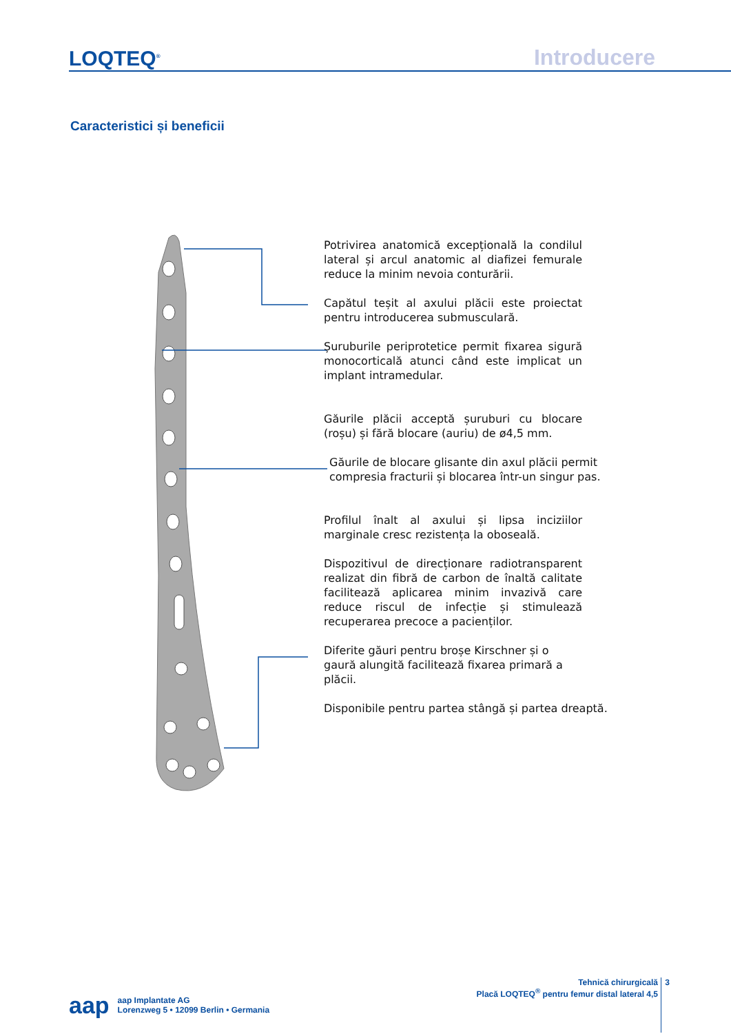LOQTEQ<sup>®</sup> Introducere
Caracteristici și beneficii
Potrivirea anatomică excepțională la condilul lateral și arcul anatomic al diafizei femurale reduce la minim nevoia conturării.
Capătul teșit al axului plăcii este proiectat pentru introducerea submusculară.
Șuruburile periprotetice permit fixarea sigură monocorticală atunci când este implicat un implant intramedular.
Găurile plăcii acceptă șuruburi cu blocare (roșu) și fără blocare (auriu) de ø4,5 mm.
Găurile de blocare glisante din axul plăcii permit compresia fracturii și blocarea într-un singur pas.
Profilul înalt al axului și lipsa inciziilor marginale cresc rezistența la oboseală.
Dispozitivul de direcționare radiotransparent realizat din fibră de carbon de înaltă calitate facilitează aplicarea minim invazivă care reduce riscul de infecție și stimulează recuperarea precoce a pacienților.
Diferite găuri pentru broșe Kirschner și o gaură alungită facilitează fixarea primară a plăcii.
Disponibile pentru partea stângă și partea dreaptă.
aap
aap Implantate AG
Lorenzweg 5 • 12099 Berlin • Germania
Tehnică chirurgicală
Placă LOQTEQ<sup>®</sup> pentru femur distal lateral 4,5
3